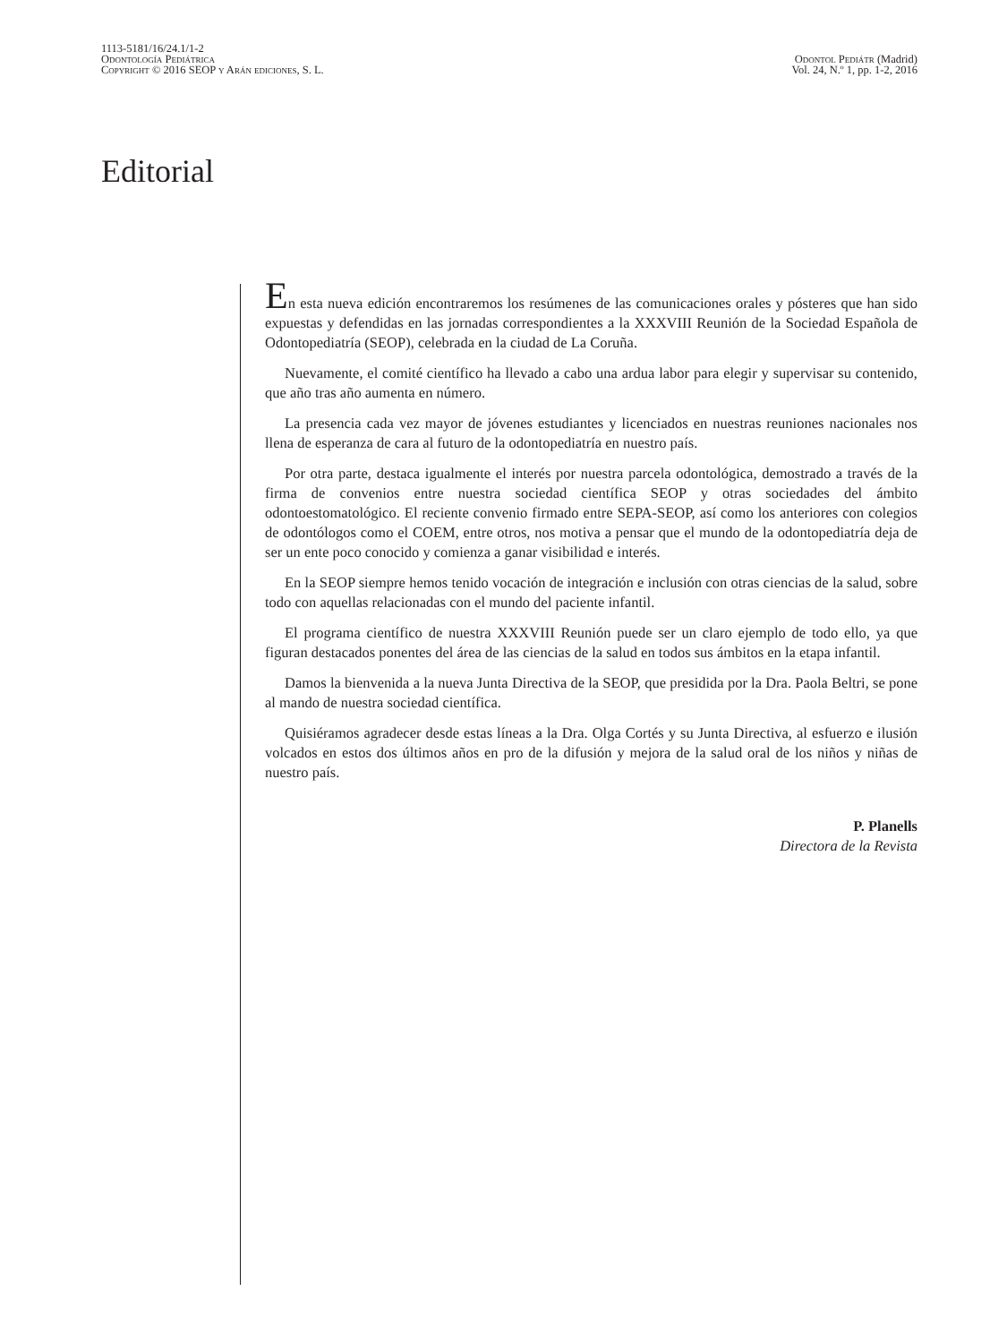1113-5181/16/24.1/1-2
Odontología Pediátrica
Copyright © 2016 SEOP y Arán ediciones, S. L.
Odontol Pediátr (Madrid)
Vol. 24, N.º 1, pp. 1-2, 2016
Editorial
En esta nueva edición encontraremos los resúmenes de las comunicaciones orales y pósteres que han sido expuestas y defendidas en las jornadas correspondientes a la XXXVIII Reunión de la Sociedad Española de Odontopediatría (SEOP), celebrada en la ciudad de La Coruña.
Nuevamente, el comité científico ha llevado a cabo una ardua labor para elegir y supervisar su contenido, que año tras año aumenta en número.
La presencia cada vez mayor de jóvenes estudiantes y licenciados en nuestras reuniones nacionales nos llena de esperanza de cara al futuro de la odontopediatría en nuestro país.
Por otra parte, destaca igualmente el interés por nuestra parcela odontológica, demostrado a través de la firma de convenios entre nuestra sociedad científica SEOP y otras sociedades del ámbito odontoestomatológico. El reciente convenio firmado entre SEPA-SEOP, así como los anteriores con colegios de odontólogos como el COEM, entre otros, nos motiva a pensar que el mundo de la odontopediatría deja de ser un ente poco conocido y comienza a ganar visibilidad e interés.
En la SEOP siempre hemos tenido vocación de integración e inclusión con otras ciencias de la salud, sobre todo con aquellas relacionadas con el mundo del paciente infantil.
El programa científico de nuestra XXXVIII Reunión puede ser un claro ejemplo de todo ello, ya que figuran destacados ponentes del área de las ciencias de la salud en todos sus ámbitos en la etapa infantil.
Damos la bienvenida a la nueva Junta Directiva de la SEOP, que presidida por la Dra. Paola Beltri, se pone al mando de nuestra sociedad científica.
Quisiéramos agradecer desde estas líneas a la Dra. Olga Cortés y su Junta Directiva, al esfuerzo e ilusión volcados en estos dos últimos años en pro de la difusión y mejora de la salud oral de los niños y niñas de nuestro país.
P. Planells
Directora de la Revista